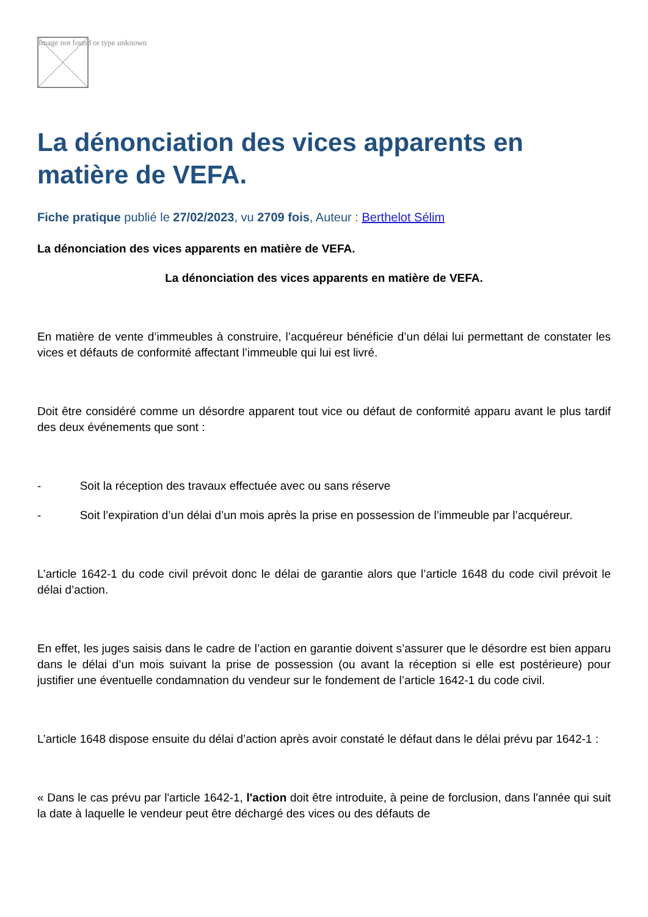Image not found or type unknown
La dénonciation des vices apparents en matière de VEFA.
Fiche pratique publié le 27/02/2023, vu 2709 fois, Auteur : Berthelot Sélim
La dénonciation des vices apparents en matière de VEFA.
La dénonciation des vices apparents en matière de VEFA.
En matière de vente d’immeubles à construire, l’acquéreur bénéficie d’un délai lui permettant de constater les vices et défauts de conformité affectant l’immeuble qui lui est livré.
Doit être considéré comme un désordre apparent tout vice ou défaut de conformité apparu avant le plus tardif des deux événements que sont :
- Soit la réception des travaux effectuée avec ou sans réserve
- Soit l’expiration d’un délai d’un mois après la prise en possession de l’immeuble par l’acquéreur.
L’article 1642-1 du code civil prévoit donc le délai de garantie alors que l’article 1648 du code civil prévoit le délai d’action.
En effet, les juges saisis dans le cadre de l’action en garantie doivent s’assurer que le désordre est bien apparu dans le délai d’un mois suivant la prise de possession (ou avant la réception si elle est postérieure) pour justifier une éventuelle condamnation du vendeur sur le fondement de l’article 1642-1 du code civil.
L’article 1648 dispose ensuite du délai d’action après avoir constaté le défaut dans le délai prévu par 1642-1 :
« Dans le cas prévu par l'article 1642-1, l'action doit être introduite, à peine de forclusion, dans l'année qui suit la date à laquelle le vendeur peut être déchargé des vices ou des défauts de